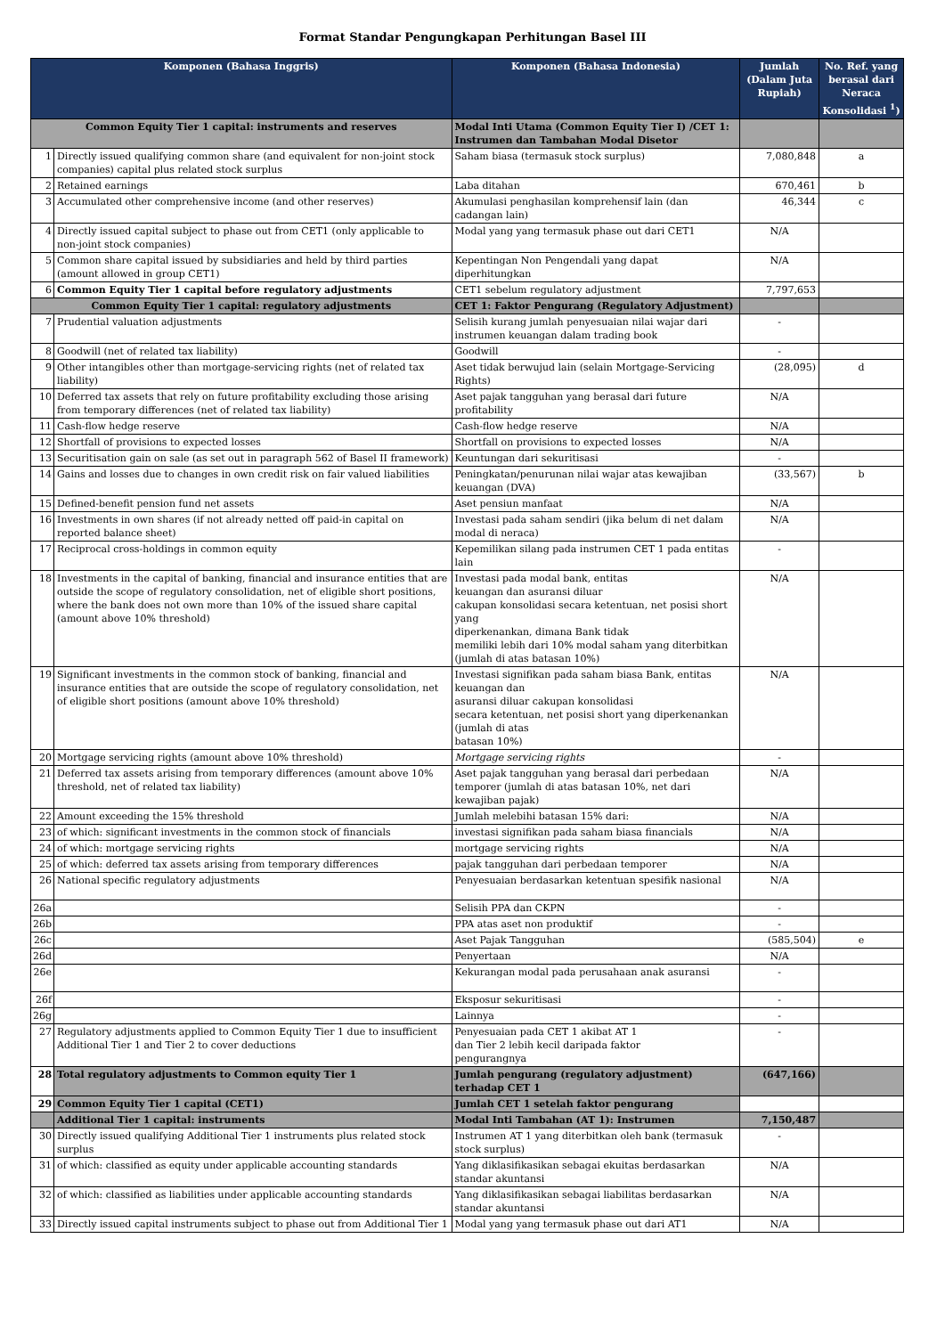Format Standar Pengungkapan Perhitungan Basel III
| Komponen (Bahasa Inggris) | | Komponen (Bahasa Indonesia) | Jumlah (Dalam Juta Rupiah) | No. Ref. yang berasal dari Neraca Konsolidasi <sup>1</sup>) |
| --- | --- | --- | --- | --- |
| Common Equity Tier 1 capital: instruments and reserves | | Modal Inti Utama (Common Equity Tier I) /CET 1: Instrumen dan Tambahan Modal Disetor | | |
| 1 | Directly issued qualifying common share (and equivalent for non-joint stock companies) capital plus related stock surplus | Saham biasa (termasuk stock surplus) | 7,080,848 | a |
| 2 | Retained earnings | Laba ditahan | 670,461 | b |
| 3 | Accumulated other comprehensive income (and other reserves) | Akumulasi penghasilan komprehensif lain (dan cadangan lain) | 46,344 | c |
| 4 | Directly issued capital subject to phase out from CET1 (only applicable to non-joint stock companies) | Modal yang yang termasuk phase out dari CET1 | N/A | |
| 5 | Common share capital issued by subsidiaries and held by third parties (amount allowed in group CET1) | Kepentingan Non Pengendali yang dapat diperhitungkan | N/A | |
| 6 | Common Equity Tier 1 capital before regulatory adjustments | CET1 sebelum regulatory adjustment | 7,797,653 | |
| Common Equity Tier 1 capital: regulatory adjustments | | CET 1: Faktor Pengurang (Regulatory Adjustment) | | |
| 7 | Prudential valuation adjustments | Selisih kurang jumlah penyesuaian nilai wajar dari instrumen keuangan dalam trading book | - | |
| 8 | Goodwill (net of related tax liability) | Goodwill | - | |
| 9 | Other intangibles other than mortgage-servicing rights (net of related tax liability) | Aset tidak berwujud lain (selain Mortgage-Servicing Rights) | (28,095) | d |
| 10 | Deferred tax assets that rely on future profitability excluding those arising from temporary differences (net of related tax liability) | Aset pajak tangguhan yang berasal dari future profitability | N/A | |
| 11 | Cash-flow hedge reserve | Cash-flow hedge reserve | N/A | |
| 12 | Shortfall of provisions to expected losses | Shortfall on provisions to expected losses | N/A | |
| 13 | Securitisation gain on sale (as set out in paragraph 562 of Basel II framework) | Keuntungan dari sekuritisasi | - | |
| 14 | Gains and losses due to changes in own credit risk on fair valued liabilities | Peningkatan/penurunan nilai wajar atas kewajiban keuangan (DVA) | (33,567) | b |
| 15 | Defined-benefit pension fund net assets | Aset pensiun manfaat | N/A | |
| 16 | Investments in own shares (if not already netted off paid-in capital on reported balance sheet) | Investasi pada saham sendiri (jika belum di net dalam modal di neraca) | N/A | |
| 17 | Reciprocal cross-holdings in common equity | Kepemilikan silang pada instrumen CET 1 pada entitas lain | - | |
| 18 | Investments in the capital of banking, financial and insurance entities that are outside the scope of regulatory consolidation, net of eligible short positions, where the bank does not own more than 10% of the issued share capital (amount above 10% threshold) | Investasi pada modal bank, entitas keuangan dan asuransi diluar cakupan konsolidasi secara ketentuan, net posisi short yang diperkenankan, dimana Bank tidak memiliki lebih dari 10% modal saham yang diterbitkan (jumlah di atas batasan 10%) | N/A | |
| 19 | Significant investments in the common stock of banking, financial and insurance entities that are outside the scope of regulatory consolidation, net of eligible short positions (amount above 10% threshold) | Investasi signifikan pada saham biasa Bank, entitas keuangan dan asuransi diluar cakupan konsolidasi secara ketentuan, net posisi short yang diperkenankan (jumlah di atas batasan 10%) | N/A | |
| 20 | Mortgage servicing rights (amount above 10% threshold) | Mortgage servicing rights | - | |
| 21 | Deferred tax assets arising from temporary differences (amount above 10% threshold, net of related tax liability) | Aset pajak tangguhan yang berasal dari perbedaan temporer (jumlah di atas batasan 10%, net dari kewajiban pajak) | N/A | |
| 22 | Amount exceeding the 15% threshold | Jumlah melebihi batasan 15% dari: | N/A | |
| 23 | of which: significant investments in the common stock of financials | investasi signifikan pada saham biasa financials | N/A | |
| 24 | of which: mortgage servicing rights | mortgage servicing rights | N/A | |
| 25 | of which: deferred tax assets arising from temporary differences | pajak tangguhan dari perbedaan temporer | N/A | |
| 26 | National specific regulatory adjustments | Penyesuaian berdasarkan ketentuan spesifik nasional | N/A | |
| 26a | | Selisih PPA dan CKPN | - | |
| 26b | | PPA atas aset non produktif | - | |
| 26c | | Aset Pajak Tangguhan | (585,504) | e |
| 26d | | Penyertaan | N/A | |
| 26e | | Kekurangan modal pada perusahaan anak asuransi | - | |
| 26f | | Eksposur sekuritisasi | - | |
| 26g | | Lainnya | - | |
| 27 | Regulatory adjustments applied to Common Equity Tier 1 due to insufficient Additional Tier 1 and Tier 2 to cover deductions | Penyesuaian pada CET 1 akibat AT 1 dan Tier 2 lebih kecil daripada faktor pengurangnya | - | |
| 28 | Total regulatory adjustments to Common equity Tier 1 | Jumlah pengurang (regulatory adjustment) terhadap CET 1 | (647,166) | |
| 29 | Common Equity Tier 1 capital (CET1) | Jumlah CET 1 setelah faktor pengurang | | |
| | Additional Tier 1 capital: instruments | Modal Inti Tambahan (AT 1): Instrumen | 7,150,487 | |
| 30 | Directly issued qualifying Additional Tier 1 instruments plus related stock surplus | Instrumen AT 1 yang diterbitkan oleh bank (termasuk stock surplus) | - | |
| 31 | of which: classified as equity under applicable accounting standards | Yang diklasifikasikan sebagai ekuitas berdasarkan standar akuntansi | N/A | |
| 32 | of which: classified as liabilities under applicable accounting standards | Yang diklasifikasikan sebagai liabilitas berdasarkan standar akuntansi | N/A | |
| 33 | Directly issued capital instruments subject to phase out from Additional Tier 1 | Modal yang yang termasuk phase out dari AT1 | N/A | |